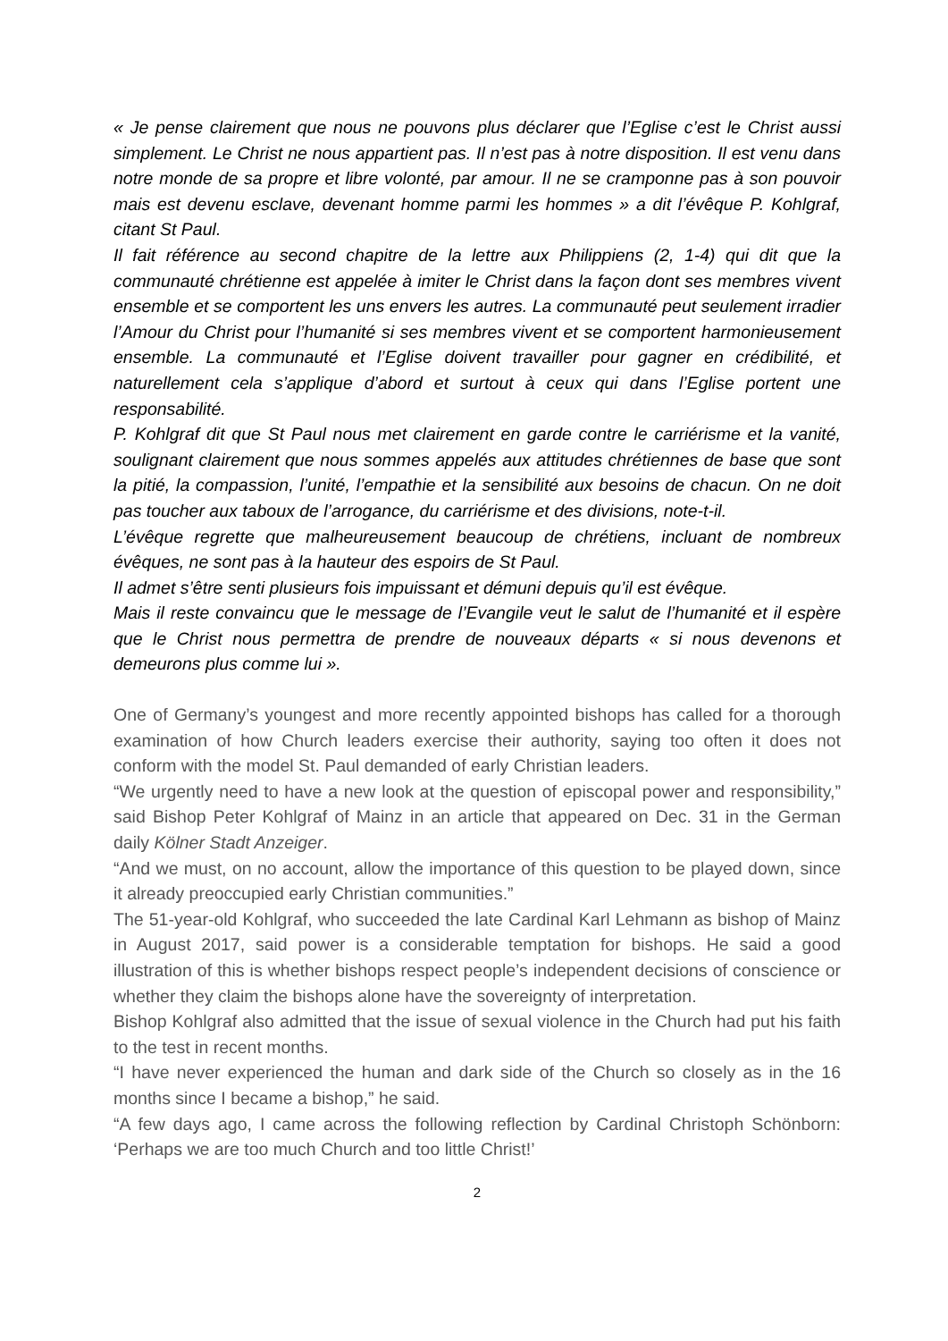« Je pense clairement que nous ne pouvons plus déclarer que l’Eglise c’est le Christ aussi simplement. Le Christ ne nous appartient pas. Il n’est pas à notre disposition. Il est venu dans notre monde de sa propre et libre volonté, par amour. Il ne se cramponne pas à son pouvoir mais est devenu esclave, devenant homme parmi les hommes » a dit l’évêque P. Kohlgraf, citant St Paul.
Il fait référence au second chapitre de la lettre aux Philippiens (2, 1-4) qui dit que la communauté chrétienne est appelée à imiter le Christ dans la façon dont ses membres vivent ensemble et se comportent les uns envers les autres. La communauté peut seulement irradier l’Amour du Christ pour l’humanité si ses membres vivent et se comportent harmonieusement ensemble. La communauté et l’Eglise doivent travailler pour gagner en crédibilité, et naturellement cela s’applique d’abord et surtout à ceux qui dans l’Eglise portent une responsabilité.
P. Kohlgraf dit que St Paul nous met clairement en garde contre le carriérisme et la vanité, soulignant clairement que nous sommes appelés aux attitudes chrétiennes de base que sont la pitié, la compassion, l’unité, l’empathie et la sensibilité aux besoins de chacun. On ne doit pas toucher aux taboux de l’arrogance, du carriérisme et des divisions, note-t-il.
L’évêque regrette que malheureusement beaucoup de chrétiens, incluant de nombreux évêques, ne sont pas à la hauteur des espoirs de St Paul.
Il admet s’être senti plusieurs fois impuissant et démuni depuis qu’il est évêque.
Mais il reste convaincu que le message de l’Evangile veut le salut de l’humanité et il espère que le Christ nous permettra de prendre de nouveaux départs « si nous devenons et demeurons plus comme lui ».
One of Germany’s youngest and more recently appointed bishops has called for a thorough examination of how Church leaders exercise their authority, saying too often it does not conform with the model St. Paul demanded of early Christian leaders.
“We urgently need to have a new look at the question of episcopal power and responsibility,” said Bishop Peter Kohlgraf of Mainz in an article that appeared on Dec. 31 in the German daily Kölner Stadt Anzeiger.
“And we must, on no account, allow the importance of this question to be played down, since it already preoccupied early Christian communities.”
The 51-year-old Kohlgraf, who succeeded the late Cardinal Karl Lehmann as bishop of Mainz in August 2017, said power is a considerable temptation for bishops. He said a good illustration of this is whether bishops respect people’s independent decisions of conscience or whether they claim the bishops alone have the sovereignty of interpretation.
Bishop Kohlgraf also admitted that the issue of sexual violence in the Church had put his faith to the test in recent months.
“I have never experienced the human and dark side of the Church so closely as in the 16 months since I became a bishop,” he said.
“A few days ago, I came across the following reflection by Cardinal Christoph Schönborn: ‘Perhaps we are too much Church and too little Christ!’
2